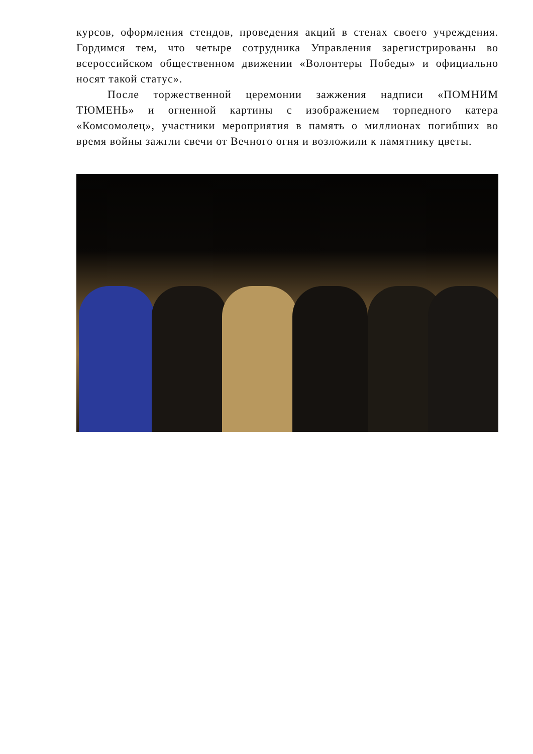курсов, оформления стендов, проведения акций в стенах своего учреждения. Гордимся тем, что четыре сотрудника Управления зарегистрированы во всероссийском общественном движении «Волонтеры Победы» и официально носят такой статус».
После торжественной церемонии зажжения надписи «ПОМНИМ ТЮМЕНЬ» и огненной картины с изображением торпедного катера «Комсомолец», участники мероприятия в память о миллионах погибших во время войны зажгли свечи от Вечного огня и возложили к памятнику цветы.